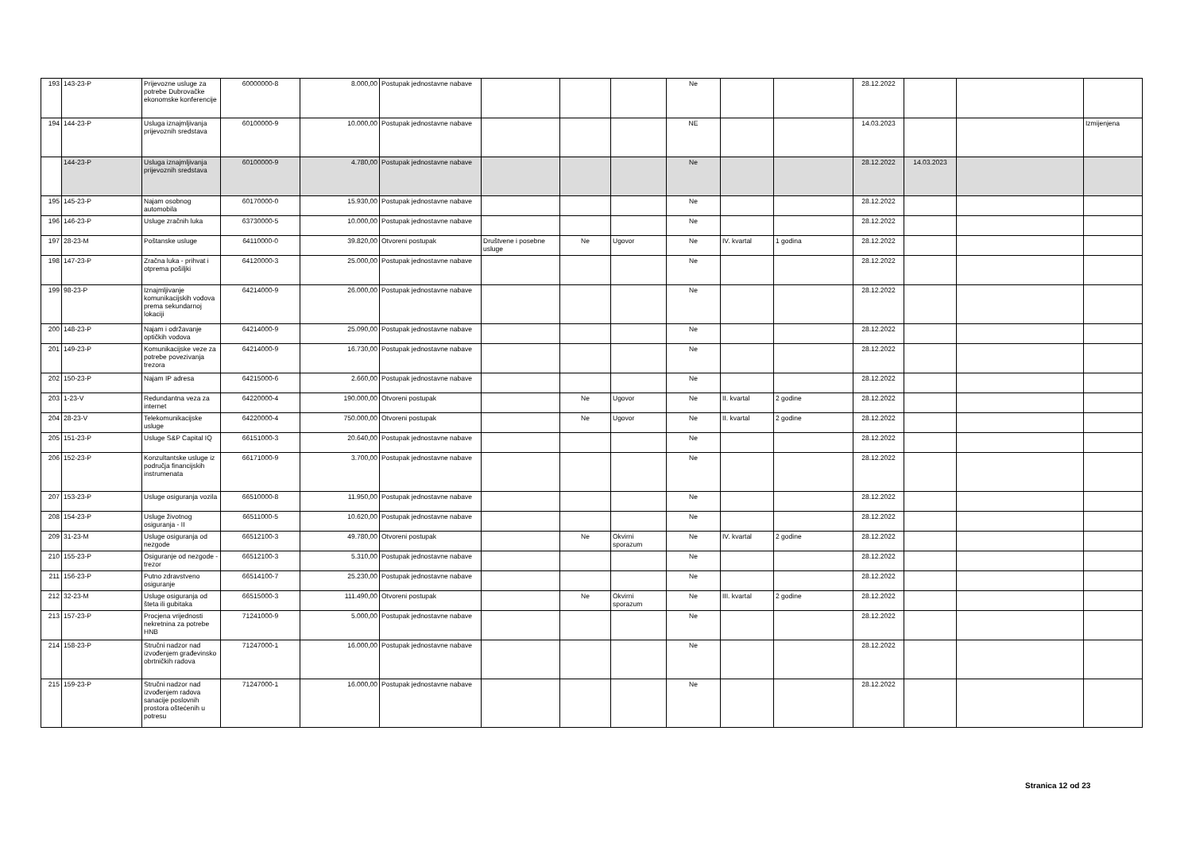| 193 | 143-23-P | Prijevozne usluge za potrebe Dubrovačke ekonomske konferencije | 60000000-8 | 8.000,00 | Postupak jednostavne nabave | | | | Ne | | | 28.12.2022 | | | |
| 194 | 144-23-P | Usluga iznajmljivanja prijevoznih sredstava | 60100000-9 | 10.000,00 | Postupak jednostavne nabave | | | | NE | | | 14.03.2023 | | | Izmijenjena |
| | 144-23-P | Usluga iznajmljivanja prijevoznih sredstava | 60100000-9 | 4.780,00 | Postupak jednostavne nabave | | | | Ne | | | 28.12.2022 | 14.03.2023 | | |
| 195 | 145-23-P | Najam osobnog automobila | 60170000-0 | 15.930,00 | Postupak jednostavne nabave | | | | Ne | | | 28.12.2022 | | | |
| 196 | 146-23-P | Usluge zračnih luka | 63730000-5 | 10.000,00 | Postupak jednostavne nabave | | | | Ne | | | 28.12.2022 | | | |
| 197 | 28-23-M | Poštanske usluge | 64110000-0 | 39.820,00 | Otvoreni postupak | Društvene i posebne usluge | Ne | Ugovor | Ne | IV. kvartal | 1 godina | 28.12.2022 | | | |
| 198 | 147-23-P | Zračna luka - prihvat i otprema pošiljki | 64120000-3 | 25.000,00 | Postupak jednostavne nabave | | | | Ne | | | 28.12.2022 | | | |
| 199 | 98-23-P | Iznajmljivanje komunikacijskih vodova prema sekundarnoj lokaciji | 64214000-9 | 26.000,00 | Postupak jednostavne nabave | | | | Ne | | | 28.12.2022 | | | |
| 200 | 148-23-P | Najam i održavanje optičkih vodova | 64214000-9 | 25.090,00 | Postupak jednostavne nabave | | | | Ne | | | 28.12.2022 | | | |
| 201 | 149-23-P | Komunikacijske veze za potrebe povezivanja trezora | 64214000-9 | 16.730,00 | Postupak jednostavne nabave | | | | Ne | | | 28.12.2022 | | | |
| 202 | 150-23-P | Najam IP adresa | 64215000-6 | 2.660,00 | Postupak jednostavne nabave | | | | Ne | | | 28.12.2022 | | | |
| 203 | 1-23-V | Redundantna veza za internet | 64220000-4 | 190.000,00 | Otvoreni postupak | | Ne | Ugovor | Ne | II. kvartal | 2 godine | 28.12.2022 | | | |
| 204 | 28-23-V | Telekomunikacijske usluge | 64220000-4 | 750.000,00 | Otvoreni postupak | | Ne | Ugovor | Ne | II. kvartal | 2 godine | 28.12.2022 | | | |
| 205 | 151-23-P | Usluge S&P Capital IQ | 66151000-3 | 20.640,00 | Postupak jednostavne nabave | | | | Ne | | | 28.12.2022 | | | |
| 206 | 152-23-P | Konzultantske usluge iz područja financijskih instrumenata | 66171000-9 | 3.700,00 | Postupak jednostavne nabave | | | | Ne | | | 28.12.2022 | | | |
| 207 | 153-23-P | Usluge osiguranja vozila | 66510000-8 | 11.950,00 | Postupak jednostavne nabave | | | | Ne | | | 28.12.2022 | | | |
| 208 | 154-23-P | Usluge životnog osiguranja - II | 66511000-5 | 10.620,00 | Postupak jednostavne nabave | | | | Ne | | | 28.12.2022 | | | |
| 209 | 31-23-M | Usluge osiguranja od nezgode | 66512100-3 | 49.780,00 | Otvoreni postupak | | Ne | Okvirni sporazum | Ne | IV. kvartal | 2 godine | 28.12.2022 | | | |
| 210 | 155-23-P | Osiguranje od nezgode - trezor | 66512100-3 | 5.310,00 | Postupak jednostavne nabave | | | | Ne | | | 28.12.2022 | | | |
| 211 | 156-23-P | Putno zdravstveno osiguranje | 66514100-7 | 25.230,00 | Postupak jednostavne nabave | | | | Ne | | | 28.12.2022 | | | |
| 212 | 32-23-M | Usluge osiguranja od šteta ili gubitaka | 66515000-3 | 111.490,00 | Otvoreni postupak | | Ne | Okvirni sporazum | Ne | III. kvartal | 2 godine | 28.12.2022 | | | |
| 213 | 157-23-P | Procjena vrijednosti nekretnina za potrebe HNB | 71241000-9 | 5.000,00 | Postupak jednostavne nabave | | | | Ne | | | 28.12.2022 | | | |
| 214 | 158-23-P | Stručni nadzor nad izvođenjem građevinsko obrtničkih radova | 71247000-1 | 16.000,00 | Postupak jednostavne nabave | | | | Ne | | | 28.12.2022 | | | |
| 215 | 159-23-P | Stručni nadzor nad izvođenjem radova sanacije poslovnih prostora oštećenih u potresu | 71247000-1 | 16.000,00 | Postupak jednostavne nabave | | | | Ne | | | 28.12.2022 | | | |
Stranica 12 od 23